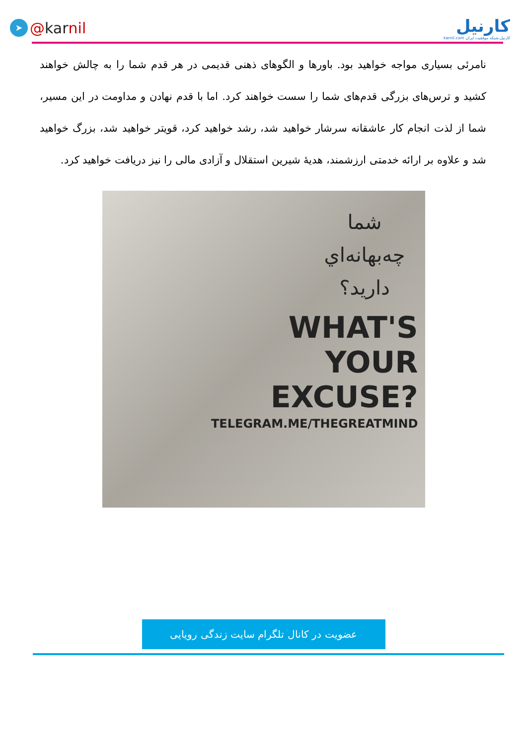➤ @ kar nil
کارنیل
karnil.com کارنیل،شبکه موفقیت ایران
نامرئی بسیاری مواجه خواهید بود. باورها و الگوهای ذهنی قدیمی در هر قدم شما را به چالش خواهند کشید و ترس‌های بزرگی قدم‌های شما را سست خواهند کرد. اما با قدم نهادن و مداومت در این مسیر، شما از لذت انجام کار عاشقانه سرشار خواهید شد، رشد خواهید کرد، قویتر خواهید شد، بزرگ خواهید شد و علاوه بر ارائه خدمتی ارزشمند، هدیهٔ شیرین استقلال و آزادی مالی را نیز دریافت خواهید کرد.
شما
چه‌بهانه‌اي
داريد؟
WHAT'S
YOUR
EXCUSE?
TELEGRAM.ME/THEGREATMIND
عضویت در کانال تلگرام سایت زندگی رویایی